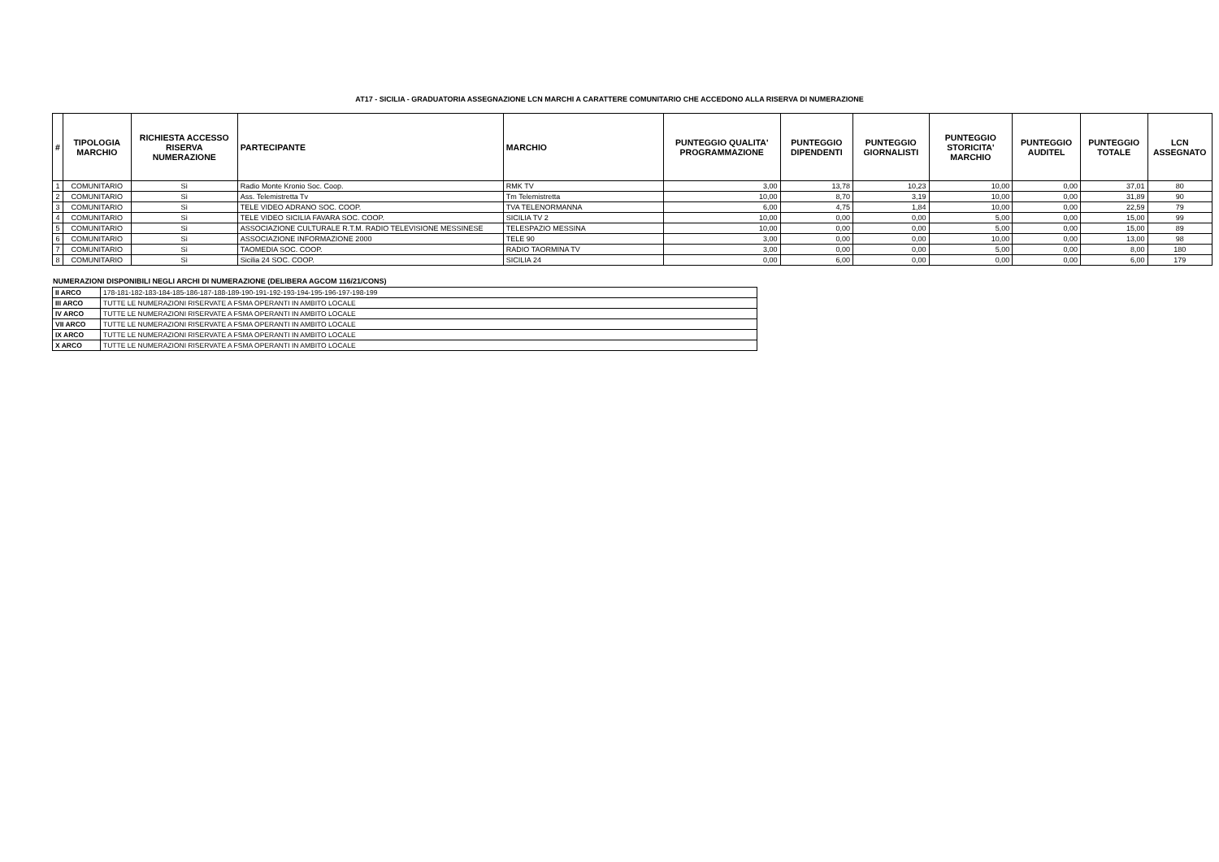AT17 - SICILIA - GRADUATORIA ASSEGNAZIONE LCN MARCHI A CARATTERE COMUNITARIO CHE ACCEDONO ALLA RISERVA DI NUMERAZIONE
| # | TIPOLOGIA MARCHIO | RICHIESTA ACCESSO RISERVA NUMERAZIONE | PARTECIPANTE | MARCHIO | PUNTEGGIO QUALITA' PROGRAMMAZIONE | PUNTEGGIO DIPENDENTI | PUNTEGGIO GIORNALISTI | PUNTEGGIO STORICITA' MARCHIO | PUNTEGGIO AUDITEL | PUNTEGGIO TOTALE | LCN ASSEGNATO |
| --- | --- | --- | --- | --- | --- | --- | --- | --- | --- | --- | --- |
| 1 | COMUNITARIO | Sì | Radio Monte Kronio Soc. Coop. | RMK TV | 3,00 | 13,78 | 10,23 | 10,00 | 0,00 | 37,01 | 80 |
| 2 | COMUNITARIO | Sì | Ass. Telemistretta Tv | Tm Telemistretta | 10,00 | 8,70 | 3,19 | 10,00 | 0,00 | 31,89 | 90 |
| 3 | COMUNITARIO | Sì | TELE VIDEO ADRANO SOC. COOP. | TVA TELENORMANNA | 6,00 | 4,75 | 1,84 | 10,00 | 0,00 | 22,59 | 79 |
| 4 | COMUNITARIO | Sì | TELE VIDEO SICILIA FAVARA SOC. COOP. | SICILIA TV 2 | 10,00 | 0,00 | 0,00 | 5,00 | 0,00 | 15,00 | 99 |
| 5 | COMUNITARIO | Sì | ASSOCIAZIONE CULTURALE R.T.M. RADIO TELEVISIONE MESSINESE | TELESPAZIO MESSINA | 10,00 | 0,00 | 0,00 | 5,00 | 0,00 | 15,00 | 89 |
| 6 | COMUNITARIO | Sì | ASSOCIAZIONE INFORMAZIONE 2000 | TELE 90 | 3,00 | 0,00 | 0,00 | 10,00 | 0,00 | 13,00 | 98 |
| 7 | COMUNITARIO | Sì | TAOMEDIA SOC. COOP. | RADIO TAORMINA TV | 3,00 | 0,00 | 0,00 | 5,00 | 0,00 | 8,00 | 180 |
| 8 | COMUNITARIO | Sì | Sicilia 24 SOC. COOP. | SICILIA 24 | 0,00 | 6,00 | 0,00 | 0,00 | 0,00 | 6,00 | 179 |
NUMERAZIONI DISPONIBILI NEGLI ARCHI DI NUMERAZIONE (DELIBERA AGCOM 116/21/CONS)
| II ARCO | 178-181-182-183-184-185-186-187-188-189-190-191-192-193-194-195-196-197-198-199 |
| III ARCO | TUTTE LE NUMERAZIONI RISERVATE A FSMA OPERANTI IN AMBITO LOCALE |
| IV ARCO | TUTTE LE NUMERAZIONI RISERVATE A FSMA OPERANTI IN AMBITO LOCALE |
| VII ARCO | TUTTE LE NUMERAZIONI RISERVATE A FSMA OPERANTI IN AMBITO LOCALE |
| IX ARCO | TUTTE LE NUMERAZIONI RISERVATE A FSMA OPERANTI IN AMBITO LOCALE |
| X ARCO | TUTTE LE NUMERAZIONI RISERVATE A FSMA OPERANTI IN AMBITO LOCALE |